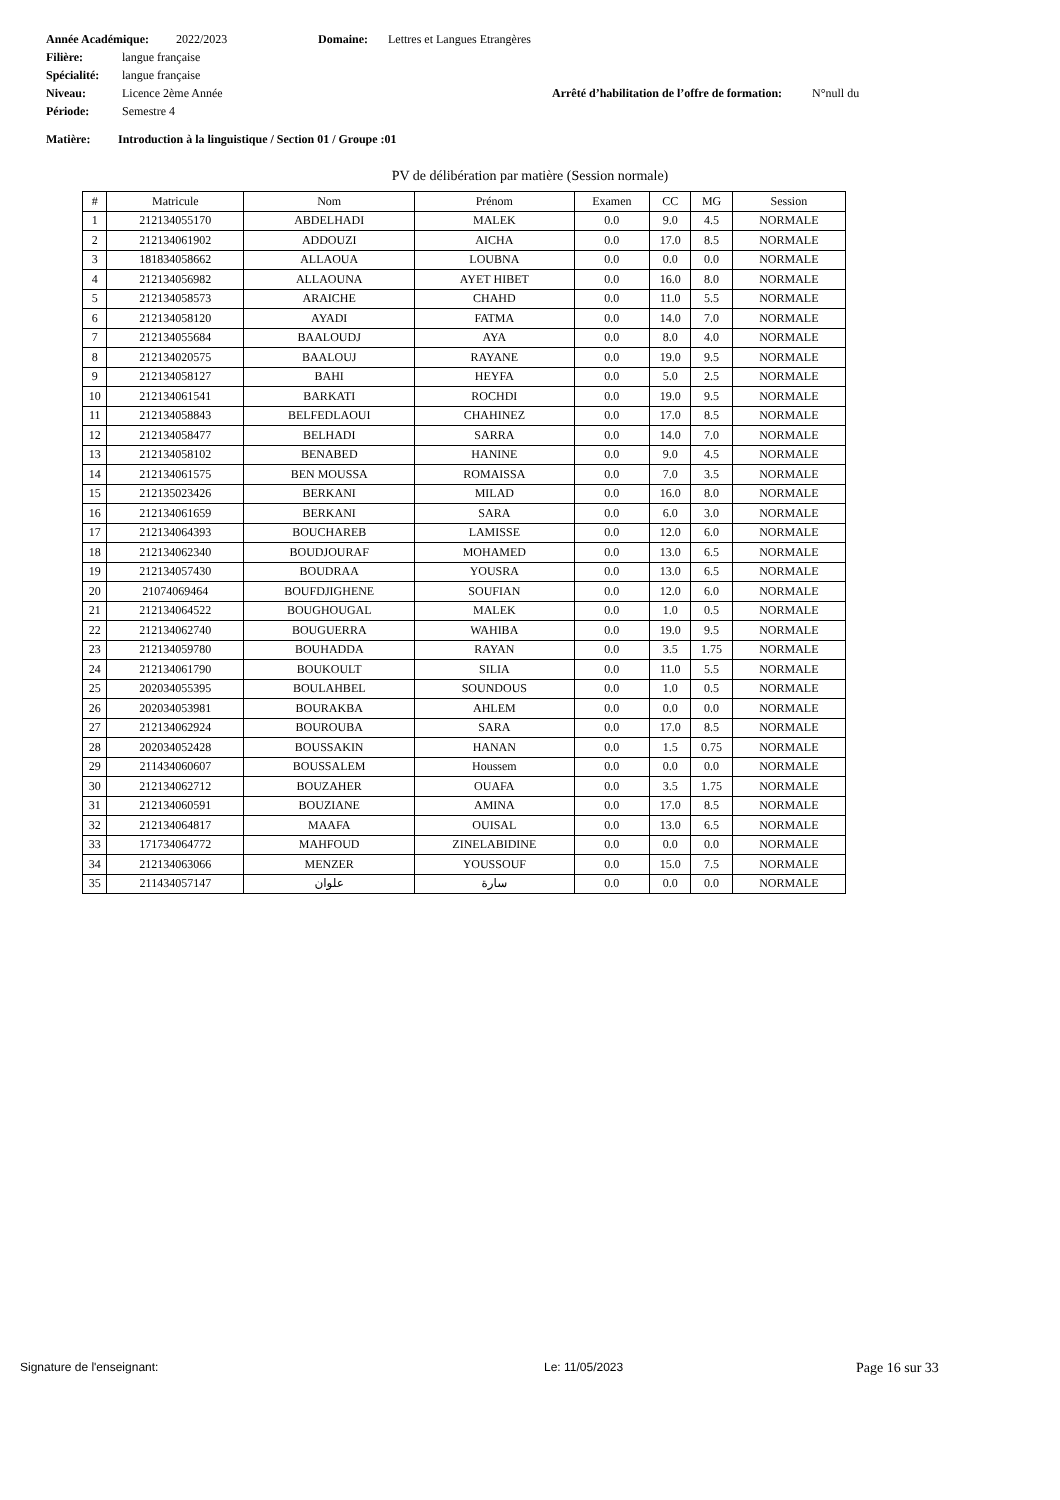Année Académique: 2022/2023 Domaine: Lettres et Langues Etrangères
Filière: langue française
Spécialité: langue française
Niveau: Licence 2ème Année Arrêté d’habilitation de l’offre de formation: N°null du
Période: Semestre 4
Matière: Introduction à la linguistique / Section 01 / Groupe :01
PV de délibération par matière (Session normale)
| # | Matricule | Nom | Prénom | Examen | CC | MG | Session |
| --- | --- | --- | --- | --- | --- | --- | --- |
| 1 | 212134055170 | ABDELHADI | MALEK | 0.0 | 9.0 | 4.5 | NORMALE |
| 2 | 212134061902 | ADDOUZI | AICHA | 0.0 | 17.0 | 8.5 | NORMALE |
| 3 | 181834058662 | ALLAOUA | LOUBNA | 0.0 | 0.0 | 0.0 | NORMALE |
| 4 | 212134056982 | ALLAOUNA | AYET HIBET | 0.0 | 16.0 | 8.0 | NORMALE |
| 5 | 212134058573 | ARAICHE | CHAHD | 0.0 | 11.0 | 5.5 | NORMALE |
| 6 | 212134058120 | AYADI | FATMA | 0.0 | 14.0 | 7.0 | NORMALE |
| 7 | 212134055684 | BAALOUDJ | AYA | 0.0 | 8.0 | 4.0 | NORMALE |
| 8 | 212134020575 | BAALOUJ | RAYANE | 0.0 | 19.0 | 9.5 | NORMALE |
| 9 | 212134058127 | BAHI | HEYFA | 0.0 | 5.0 | 2.5 | NORMALE |
| 10 | 212134061541 | BARKATI | ROCHDI | 0.0 | 19.0 | 9.5 | NORMALE |
| 11 | 212134058843 | BELFEDLAOUI | CHAHINEZ | 0.0 | 17.0 | 8.5 | NORMALE |
| 12 | 212134058477 | BELHADI | SARRA | 0.0 | 14.0 | 7.0 | NORMALE |
| 13 | 212134058102 | BENABED | HANINE | 0.0 | 9.0 | 4.5 | NORMALE |
| 14 | 212134061575 | BEN MOUSSA | ROMAISSA | 0.0 | 7.0 | 3.5 | NORMALE |
| 15 | 212135023426 | BERKANI | MILAD | 0.0 | 16.0 | 8.0 | NORMALE |
| 16 | 212134061659 | BERKANI | SARA | 0.0 | 6.0 | 3.0 | NORMALE |
| 17 | 212134064393 | BOUCHAREB | LAMISSE | 0.0 | 12.0 | 6.0 | NORMALE |
| 18 | 212134062340 | BOUDJOURAF | MOHAMED | 0.0 | 13.0 | 6.5 | NORMALE |
| 19 | 212134057430 | BOUDRAA | YOUSRA | 0.0 | 13.0 | 6.5 | NORMALE |
| 20 | 21074069464 | BOUFDJIGHENE | SOUFIAN | 0.0 | 12.0 | 6.0 | NORMALE |
| 21 | 212134064522 | BOUGHOUGAL | MALEK | 0.0 | 1.0 | 0.5 | NORMALE |
| 22 | 212134062740 | BOUGUERRA | WAHIBA | 0.0 | 19.0 | 9.5 | NORMALE |
| 23 | 212134059780 | BOUHADDA | RAYAN | 0.0 | 3.5 | 1.75 | NORMALE |
| 24 | 212134061790 | BOUKOULT | SILIA | 0.0 | 11.0 | 5.5 | NORMALE |
| 25 | 202034055395 | BOULAHBEL | SOUNDOUS | 0.0 | 1.0 | 0.5 | NORMALE |
| 26 | 202034053981 | BOURAKBA | AHLEM | 0.0 | 0.0 | 0.0 | NORMALE |
| 27 | 212134062924 | BOUROUBA | SARA | 0.0 | 17.0 | 8.5 | NORMALE |
| 28 | 202034052428 | BOUSSAKIN | HANAN | 0.0 | 1.5 | 0.75 | NORMALE |
| 29 | 211434060607 | BOUSSALEM | Houssem | 0.0 | 0.0 | 0.0 | NORMALE |
| 30 | 212134062712 | BOUZAHER | OUAFA | 0.0 | 3.5 | 1.75 | NORMALE |
| 31 | 212134060591 | BOUZIANE | AMINA | 0.0 | 17.0 | 8.5 | NORMALE |
| 32 | 212134064817 | MAAFA | OUISAL | 0.0 | 13.0 | 6.5 | NORMALE |
| 33 | 171734064772 | MAHFOUD | ZINELABIDINE | 0.0 | 0.0 | 0.0 | NORMALE |
| 34 | 212134063066 | MENZER | YOUSSOUF | 0.0 | 15.0 | 7.5 | NORMALE |
| 35 | 211434057147 | علوان | سارة | 0.0 | 0.0 | 0.0 | NORMALE |
Signature de l'enseignant: Le: 11/05/2023 Page 16 sur 33